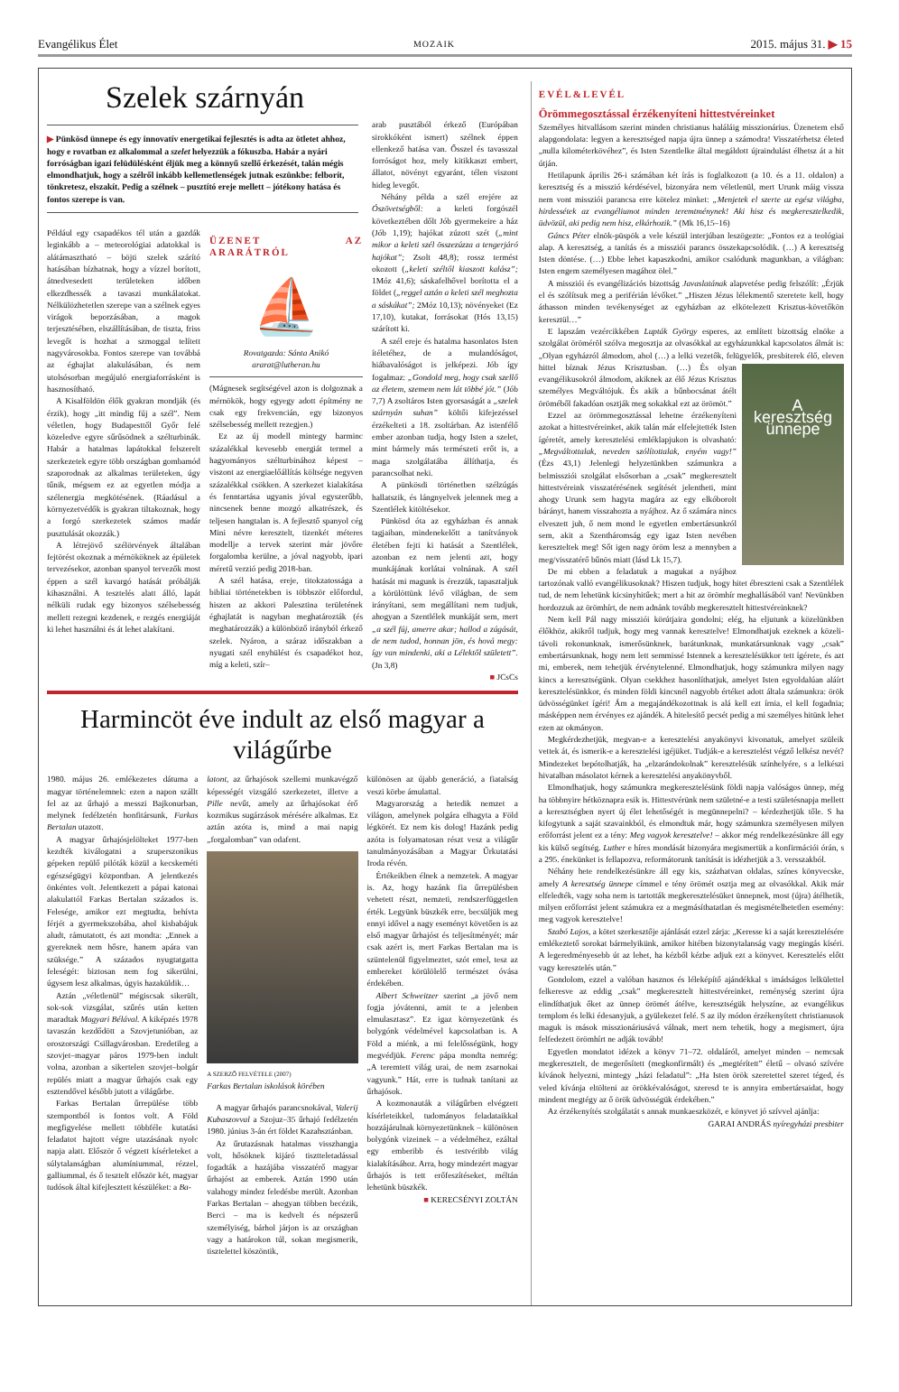Evangélikus Élet MOZAIK 2015. május 31. ▶ 15
Szelek szárnyán
▶ Pünkösd ünnepe és egy innovatív energetikai fejlesztés is adta az ötletet ahhoz, hogy e rovatban ez alkalommal a szelet helyezzük a fókuszba. Habár a nyári forróságban igazi felüdülésként éljük meg a könnyű szellő érkezését, talán mégis elmondhatjuk, hogy a szélről inkább kellemetlenségek jutnak eszünkbe: felborít, tönkretesz, elszakít. Pedig a szélnek – pusztító ereje mellett – jótékony hatása és fontos szerepe is van.
Például egy csapadékos tél után a gazdák leginkább a – meteorológiai adatokkal is alátámasztható – böjti szelek szárító hatásában bízhatnak, hogy a vízzel borított, átnedvesedett területeken időben elkezdhessék a tavaszi munkálatokat. Nélkülözhetetlen szerepe van a szélnek egyes virágok beporzásában, a magok terjesztésében, elszállításában, de tiszta, friss levegőt is hozhat a szmoggal telített nagyvárosokba. Fontos szerepe van továbbá az éghajlat alakulásában, és nem utolsósorban megújuló energiaforrásként is hasznosítható.
A Kisalföldön élők gyakran mondják (és érzik), hogy „itt mindig fúj a szél”. Nem véletlen, hogy Budapesttől Győr felé közeledve egyre sűrűsödnek a szélturbinák. Habár a hatalmas lapátokkal felszerelt szerkezetek egyre több országban gombamód szaporodnak az alkalmas területeken, úgy tűnik, mégsem ez az egyetlen módja a szélenergia megkötésének. (Ráadásul a környezetvédők is gyakran tiltakoznak, hogy a forgó szerkezetek számos madár pusztulását okozzák.)
A létrejövő szélörvények általában fejtörést okoznak a mérnököknek az épületek tervezésekor, azonban spanyol tervezők most éppen a szél kavargó hatását próbálják kihasználni. A tesztelés alatt álló, lapát nélküli rudak egy bizonyos szélsebesség mellett rezegni kezdenek, e rezgés energiáját ki lehet használni és át lehet alakítani.
ÜZENET AZ ARARÁTRÓL
⛵
Rovatgazda: Sánta Anikó
ararat@lutheran.hu
(Mágnesek segítségével azon is dolgoznak a mérnökök, hogy egyegy adott építmény ne csak egy frekvencián, egy bizonyos szélsebesség mellett rezegjen.)
Ez az új modell mintegy harminc százalékkal kevesebb energiát termel a hagyományos szélturbinához képest – viszont az energiaelőállítás költsége negyven százalékkal csökken. A szerkezet kialakítása és fenntartása ugyanis jóval egyszerűbb, nincsenek benne mozgó alkatrészek, és teljesen hangtalan is. A fejlesztő spanyol cég Mini névre keresztelt, tizenkét méteres modellje a tervek szerint már jövőre forgalomba kerülne, a jóval nagyobb, ipari méretű verzió pedig 2018-ban.
A szél hatása, ereje, titokzatossága a bibliai történetekben is többször előfordul, hiszen az akkori Palesztina területének éghajlatát is nagyban meghatározták (és meghatározzák) a különböző irányból érkező szelek. Nyáron, a száraz időszakban a nyugati szél enyhülést és csapadékot hoz, míg a keleti, szír–
arab pusztából érkező (Európában sirokkóként ismert) szélnek éppen ellenkező hatása van. Ősszel és tavasszal forróságot hoz, mely kitikkaszt embert, állatot, növényt egyaránt, télen viszont hideg levegőt.
Néhány példa a szél erejére az Ószövetségből: a keleti forgószél következtében dőlt Jób gyermekeire a ház (Jób 1,19); hajókat zúzott szét („mint mikor a keleti szél összezúzza a tengerjáró hajókat”; Zsolt 48,8); rossz termést okozott („keleti széltől kiaszott kalász”; 1Móz 41,6); sáskafelhővel borította el a földet („reggel aztán a keleti szél meghozta a sáskákat”; 2Móz 10,13); növényeket (Ez 17,10), kutakat, forrásokat (Hós 13,15) szárított ki.
A szél ereje és hatalma hasonlatos Isten ítéletéhez, de a mulandóságot, hiábavalóságot is jelképezi. Jób így fogalmaz: „Gondold meg, hogy csak szellő az életem, szemem nem lát többé jót.” (Jób 7,7) A zsoltáros Isten gyorsaságát a „szelek szárnyán suhan” költői kifejezéssel érzékelteti a 18. zsoltárban. Az istenfélő ember azonban tudja, hogy Isten a szelet, mint bármely más természeti erőt is, a maga szolgálatába állíthatja, és parancsolhat neki.
A pünkösdi történetben szélzúgás hallatszik, és lángnyelvek jelennek meg a Szentlélek kitöltésekor.
Pünkösd óta az egyházban és annak tagjaiban, mindenekelőtt a tanítványok életében fejti ki hatását a Szentlélek, azonban ez nem jelenti azt, hogy munkájának korlátai volnának. A szél hatását mi magunk is érezzük, tapasztaljuk a körülöttünk lévő világban, de sem irányítani, sem megállítani nem tudjuk, ahogyan a Szentlélek munkáját sem, mert „a szél fúj, amerre akar; hallod a zúgását, de nem tudod, honnan jön, és hová megy: így van mindenki, aki a Lélektől született”. (Jn 3,8)
■ JCsCs
Harmincöt éve indult az első magyar a világűrbe
1980. május 26. emlékezetes dátuma a magyar történelemnek: ezen a napon szállt fel az az űrhajó a messzi Bajkonurban, melynek fedélzetén honfitársunk, Farkas Bertalan utazott.
A magyar űrhajósjelölteket 1977-ben kezdték kiválogatni a szuperszonikus gépeken repülő pilóták közül a kecskeméti egészségügyi központban. A jelentkezés önkéntes volt. Jelentkezett a pápai katonai alakulattól Farkas Bertalan százados is. Felesége, amikor ezt megtudta, behívta férjét a gyermekszobába, ahol kisbabájuk aludt, rámutatott, és azt mondta: „Ennek a gyereknek nem hősre, hanem apára van szüksége.” A százados nyugtatgatta feleségét: biztosan nem fog sikerülni, úgysem lesz alkalmas, úgyis hazaküldik…
Aztán „véletlenül” mégiscsak sikerült, sok-sok vizsgálat, szűrés után ketten maradtak Magyari Bélával. A kiképzés 1978 tavaszán kezdődött a Szovjetunióban, az oroszországi Csillagvárosban. Eredetileg a szovjet–magyar páros 1979-ben indult volna, azonban a sikertelen szovjet–bolgár repülés miatt a magyar űrhajós csak egy esztendővel később jutott a világűrbe.
Farkas Bertalan űrrepülése több szempontból is fontos volt. A Föld megfigyelése mellett többféle kutatási feladatot hajtott végre utazásának nyolc napja alatt. Először ő végzett kísérleteket a súlytalanságban alumíniummal, rézzel, galliummal, és ő tesztelt először két, magyar tudósok által kifejlesztett készüléket: a Ba-
latont, az űrhajósok szellemi munkavégző képességét vizsgáló szerkezetet, illetve a Pille nevűt, amely az űrhajósokat érő kozmikus sugárzások mérésére alkalmas. Ez aztán azóta is, mind a mai napig „forgalomban” van odafent.
A SZERZŐ FELVÉTELE (2007)
Farkas Bertalan iskolások körében
A magyar űrhajós parancsnokával, Valerij Kubaszovval a Szojuz–35 űrhajó fedélzetén 1980. június 3-án ért földet Kazahsztánban.
Az űrutazásnak hatalmas visszhangja volt, hősöknek kijáró tisztteletadással fogadták a hazájába visszatérő magyar űrhajóst az emberek. Aztán 1990 után valahogy mindez feledésbe merült. Azonban Farkas Bertalan – ahogyan többen becézik, Berci – ma is kedvelt és népszerű személyiség, bárhol járjon is az országban vagy a határokon túl, sokan megismerik, tisztelettel köszöntik,
különösen az újabb generáció, a fiatalság veszi körbe ámulattal.
Magyarország a hetedik nemzet a világon, amelynek polgára elhagyta a Föld légkörét. Ez nem kis dolog! Hazánk pedig azóta is folyamatosan részt vesz a világűr tanulmányozásában a Magyar Űrkutatási Iroda révén.
Értékeikben élnek a nemzetek. A magyar is. Az, hogy hazánk fia űrrepülésben vehetett részt, nemzeti, rendszerfüggetlen érték. Legyünk büszkék erre, becsüljük meg ennyi idővel a nagy eseményt követően is az első magyar űrhajóst és teljesítményét; már csak azért is, mert Farkas Bertalan ma is szüntelenül figyelmeztet, szót emel, tesz az embereket körülölelő természet óvása érdekében.
Albert Schweitzer szerint „a jövő nem fogja jóvátenni, amit te a jelenben elmulasztasz”. Ez igaz környezetünk és bolygónk védelmével kapcsolatban is. A Föld a miénk, a mi felelősségünk, hogy megvédjük. Ferenc pápa mondta nemrég: „A teremtett világ urai, de nem zsarnokai vagyunk.” Hát, erre is tudnak tanítani az űrhajósok.
A kozmonauták a világűrben elvégzett kísérleteikkel, tudományos feladataikkal hozzájárulnak környezetünknek – különösen bolygónk vizeinek – a védelméhez, ezáltal egy emberibb és testvéribb világ kialakításához. Arra, hogy mindezért magyar űrhajós is tett erőfeszítéseket, méltán lehetünk büszkék.
■ KERECSÉNYI ZOLTÁN
EVÉL&LEVÉL
Örömmegosztással érzékenyíteni hittestvéreinket
Személyes hitvallásom szerint minden christianus haláláig misszionárius. Üzenetem első alapgondolata: legyen a keresztséged napja újra ünnep a számodra! Visszatérhetsz életed „nulla kilométerkövéhez”, és Isten Szentlelke által megáldott újraindulást élhetsz át a hit útján.
Hetilapunk április 26-i számában két írás is foglalkozott (a 10. és a 11. oldalon) a keresztség és a misszió kérdésével, bizonyára nem véletlenül, mert Urunk máig vissza nem vont missziói parancsa erre kötelez minket: „Menjetek el szerte az egész világba, hirdessétek az evangéliumot minden teremtménynek! Aki hisz és megkeresztelkedik, üdvözül, aki pedig nem hisz, elkárhozik.” (Mk 16,15–16)
Gáncs Péter elnök-püspök a vele készül interjúban leszögezte: „Fontos ez a teológiai alap. A keresztség, a tanítás és a missziói parancs összekapcsolódik. (…) A keresztség Isten döntése. (…) Ebbe lehet kapaszkodni, amikor csalódunk magunkban, a világban: Isten engem személyesen magához ölel.”
A missziói és evangélizációs bizottság Javaslatának alapvetése pedig felszólít: „Érjük el és szólítsuk meg a periférián lévőket.” „Hiszen Jézus lélekmentő szeretete kell, hogy áthasson minden tevékenységet az egyházban az elkötelezett Krisztus-követőkön keresztül…”
E lapszám vezércikkében Lupták György esperes, az említett bizottság elnöke a szolgálat örömérõl szólva megosztja az olvasókkal az egyházunkkal kapcsolatos álmát is: „Olyan egyházról álmodom, ahol (…) a lelki vezetők, felügyelők, presbiterek élő, eleven hit A keresztség ünnepe tel bíznak Jézus Krisztusban. (…) És olyan evangélikusokról álmodom, akiknek az élő Jézus Krisztus személyes Megváltójuk. És akik a bűnbocsánat átélt öröméből fakadóan osztják meg sokakkal ezt az örömöt.”
Ezzel az örömmegosztással lehetne érzékenyíteni azokat a hittestvéreinket, akik talán már elfelejtették Isten ígéretét, amely keresztelési emléklapjukon is olvasható: „Megváltottalak, neveden szólítottalak, enyém vagy!” (Ézs 43,1) Jelenlegi helyzetünkben számunkra a belmissziói szolgálat elsősorban a „csak” megkeresztelt hittestvéreink visszatérésének segítését jelentheti, mint ahogy Urunk sem hagyta magára az egy elkóborolt bárányt, hanem visszahozta a nyájhoz. Az ő számára nincs elveszett juh, ő nem mond le egyetlen embertársunkról sem, akit a Szentháromság egy igaz Isten nevében kereszteltek meg! Sőt igen nagy öröm lesz a mennyben a meg/visszatérő bűnös miatt (lásd Lk 15,7).
De mi ebben a feladatuk a magukat a nyájhoz tartozónak valló evangélikusoknak? Hiszen tudjuk, hogy hitet ébreszteni csak a Szentlélek tud, de nem lehetünk kicsinyhitűek; mert a hit az örömhír meghallásából van! Nevünkben hordozzuk az örömhírt, de nem adnánk tovább megkeresztelt hittestvéreinknek?
Nem kell Pál nagy missziói körútjaira gondolni; elég, ha eljutunk a közelünkben élőkhöz, akikről tudjuk, hogy meg vannak keresztelve! Elmondhatjuk ezeknek a közeli-távoli rokonunknak, ismerősünknek, barátunknak, munkatársunknak vagy „csak” embertársunknak, hogy nem lett semmissé Istennek a keresztelésükkor tett ígérete, és azt mi, emberek, nem tehetjük érvénytelenné. Elmondhatjuk, hogy számunkra milyen nagy kincs a keresztségünk. Olyan csekkhez hasonlíthatjuk, amelyet Isten egyoldalúan aláírt keresztelésünkkor, és minden földi kincsnél nagyobb értéket adott általa számunkra: örök üdvösségünket ígéri! Ám a megajándékozottnak is alá kell ezt írnia, el kell fogadnia; másképpen nem érvényes ez ajándék. A hitelesítő pecsét pedig a mi személyes hitünk lehet ezen az okmányon.
Megkérdezhetjük, megvan-e a keresztelési anyakönyvi kivonatuk, amelyet szüleik vettek át, és ismerik-e a keresztelési igéjüket. Tudják-e a keresztelést végző lelkész nevét? Mindezeket bepótolhatják, ha „elzarándokolnak” keresztelésük színhelyére, s a lelkészi hivatalban másolatot kérnek a keresztelési anyakönyvből.
Elmondhatjuk, hogy számunkra megkeresztelésünk földi napja valóságos ünnep, még ha többnyire hétköznapra esik is. Hittestvérünk nem születné-e a testi születésnapja mellett a keresztségben nyert új élet lehetőségét is megünnepelni? – kérdezhetjük tőle. S ha kifogytunk a saját szavainkból, és elmondtuk már, hogy számunkra személyesen milyen erőforrást jelent ez a tény: Meg vagyok keresztelve! – akkor még rendelkezésünkre áll egy kis külső segítség. Luther e híres mondását bizonyára megismertük a konfirmációi órán, s a 295. énekünket is fellapozva, reformátorunk tanítását is idézhetjük a 3. versszakból.
Néhány hete rendelkezésünkre áll egy kis, százhatvan oldalas, színes könyvecske, amely A keresztség ünnepe címmel e tény örömét osztja meg az olvasókkal. Akik már elfeledték, vagy soha nem is tartották megkeresztelésüket ünnepnek, most (újra) átélhetik, milyen erőforrást jelent számukra ez a megmásíthatatlan és megismételhetetlen esemény: meg vagyok keresztelve!
Szabó Lajos, a kötet szerkesztője ajánlását ezzel zárja: „Keresse ki a saját keresztelésére emlékeztető sorokat bármelyikünk, amikor hitében bizonytalanság vagy megingás kíséri. A legeredményesebb út az lehet, ha kézből kézbe adjuk ezt a könyvet. Keresztelés előtt vagy keresztelés után.”
Gondolom, ezzel a valóban hasznos és léleképítő ajándékkal s imádságos lelkülettel felkeresve az eddig „csak” megkeresztelt hittestvéreinket, reménység szerint újra elindíthatjuk őket az ünnep örömét átélve, keresztségük helyszíne, az evangélikus templom és lelki édesanyjuk, a gyülekezet felé. S az ily módon érzékenyített christianusok maguk is mások misszionáriusává válnak, mert nem tehetik, hogy a megismert, újra felfedezett örömhírt ne adják tovább!
Egyetlen mondatot idézek a könyv 71–72. oldaláról, amelyet minden – nemcsak megkeresztelt, de megerősített (megkonfirmált) és „megtérített” életű – olvasó szívére kívánok helyezni, mintegy „házi feladatul”: „Ha Isten örök szeretettel szeret téged, és veled kívánja eltölteni az örökkévalóságot, szeresd te is annyira embertársaidat, hogy mindent megtégy az ő örök üdvösségük érdekében.”
Az érzékenyítés szolgálatát s annak munkaeszközét, e könyvet jó szívvel ajánlja: GARAI ANDRÁS nyíregyházi presbiter